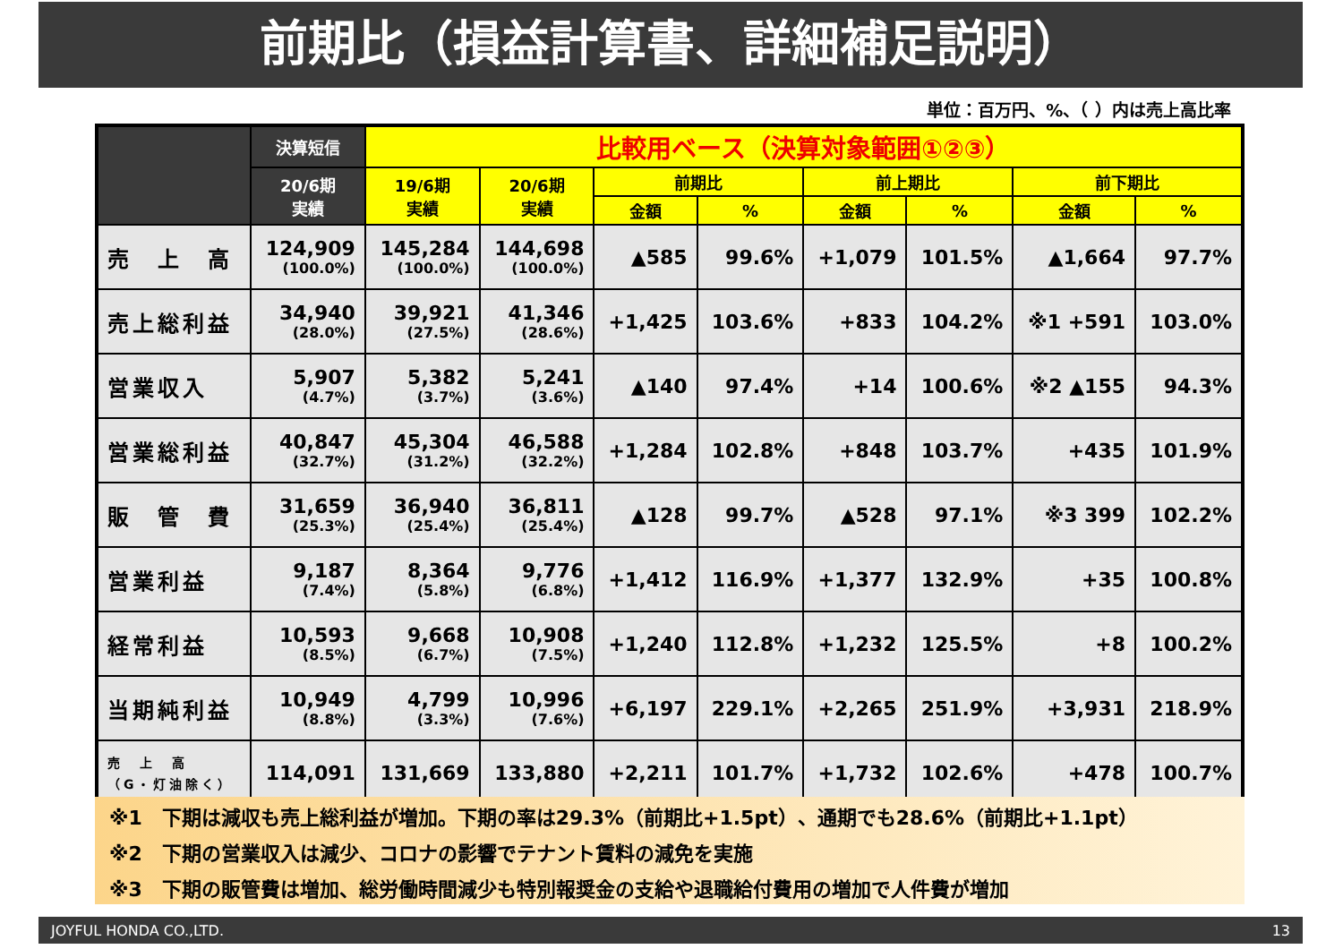前期比（損益計算書、詳細補足説明）
単位：百万円、%、（ ）内は売上高比率
| | 決算短信 | 比較用ベース（決算対象範囲①②③） | | | | | | | |
| --- | --- | --- | --- | --- | --- | --- | --- | --- | --- |
| | 20/6期 実績 | 19/6期 実績 | 20/6期 実績 | 前期比 | | 前上期比 | | 前下期比 | |
| | | | | 金額 | % | 金額 | % | 金額 | % |
| 売 上 高 | 124,909 (100.0%) | 145,284 (100.0%) | 144,698 (100.0%) | ▲585 | 99.6% | +1,079 | 101.5% | ▲1,664 | 97.7% |
| 売上総利益 | 34,940 (28.0%) | 39,921 (27.5%) | 41,346 (28.6%) | +1,425 | 103.6% | +833 | 104.2% | ※1 +591 | 103.0% |
| 営業収入 | 5,907 (4.7%) | 5,382 (3.7%) | 5,241 (3.6%) | ▲140 | 97.4% | +14 | 100.6% | ※2 ▲155 | 94.3% |
| 営業総利益 | 40,847 (32.7%) | 45,304 (31.2%) | 46,588 (32.2%) | +1,284 | 102.8% | +848 | 103.7% | +435 | 101.9% |
| 販 管 費 | 31,659 (25.3%) | 36,940 (25.4%) | 36,811 (25.4%) | ▲128 | 99.7% | ▲528 | 97.1% | ※3 399 | 102.2% |
| 営業利益 | 9,187 (7.4%) | 8,364 (5.8%) | 9,776 (6.8%) | +1,412 | 116.9% | +1,377 | 132.9% | +35 | 100.8% |
| 経常利益 | 10,593 (8.5%) | 9,668 (6.7%) | 10,908 (7.5%) | +1,240 | 112.8% | +1,232 | 125.5% | +8 | 100.2% |
| 当期純利益 | 10,949 (8.8%) | 4,799 (3.3%) | 10,996 (7.6%) | +6,197 | 229.1% | +2,265 | 251.9% | +3,931 | 218.9% |
| 売 上 高 （G・灯油除く） | 114,091 | 131,669 | 133,880 | +2,211 | 101.7% | +1,732 | 102.6% | +478 | 100.7% |
※1　下期は減収も売上総利益が増加。下期の率は29.3%（前期比+1.5pt）、通期でも28.6%（前期比+1.1pt）
※2　下期の営業収入は減少、コロナの影響でテナント賃料の減免を実施
※3　下期の販管費は増加、総労働時間減少も特別報奨金の支給や退職給付費用の増加で人件費が増加
JOYFUL HONDA CO.,LTD. 13